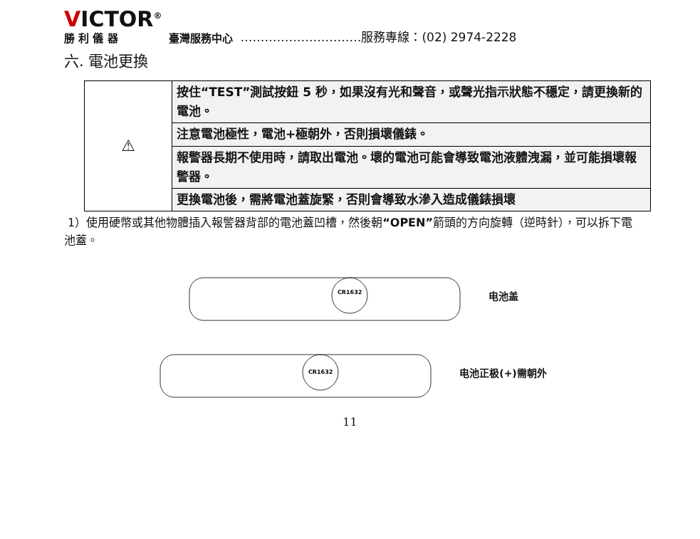VICTOR<sup>®</sup>
勝 利 儀 器
臺灣服務中心
…………………………服務專線：(02) 2974-2228
六. 電池更換
| ⚠ | 按住“TEST”測試按鈕 5 秒，如果沒有光和聲音，或聲光指示狀態不穩定，請更換新的電池。 |
| | 注意電池極性，電池+極朝外，否則損壞儀錶。 |
| | 報警器長期不使用時，請取出電池。壞的電池可能會導致電池液體洩漏，並可能損壞報警器。 |
| | 更換電池後，需將電池蓋旋緊，否則會導致水滲入造成儀錶損壞 |
1）使用硬幣或其他物體插入報警器背部的電池蓋凹槽，然後朝“OPEN”箭頭的方向旋轉（逆時針），可以拆下電池蓋。
CR1632
电池盖
CR1632
电池正极(+)需朝外
11